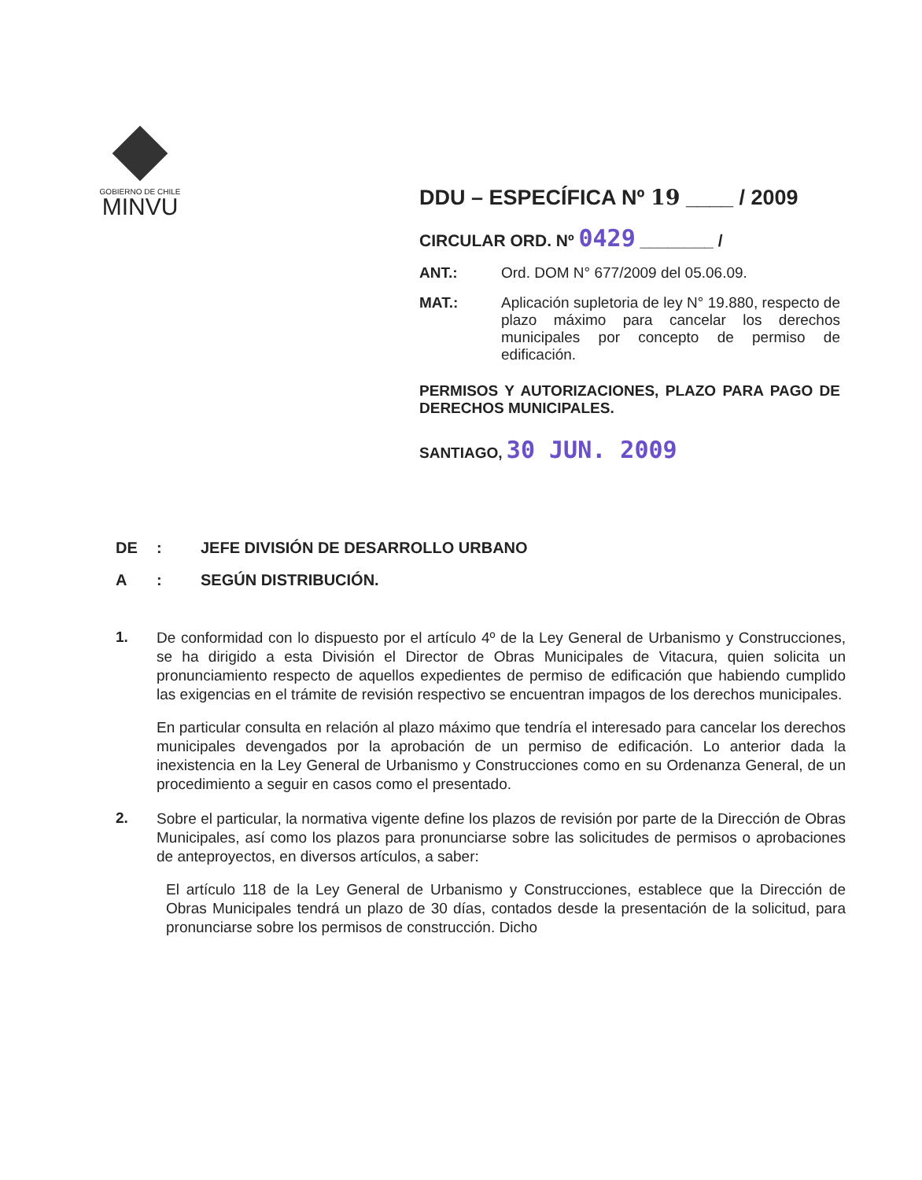GOBIERNO DE CHILE
MINVU
DDU – ESPECÍFICA Nº 19 ____ / 2009
CIRCULAR ORD. Nº 0429 ________ /
ANT.: Ord. DOM N° 677/2009 del 05.06.09.
MAT.: Aplicación supletoria de ley N° 19.880, respecto de plazo máximo para cancelar los derechos municipales por concepto de permiso de edificación.
PERMISOS Y AUTORIZACIONES, PLAZO PARA PAGO DE DERECHOS MUNICIPALES.
SANTIAGO, 30 JUN. 2009
DE: JEFE DIVISIÓN DE DESARROLLO URBANO
A: SEGÚN DISTRIBUCIÓN.
1.
De conformidad con lo dispuesto por el artículo 4º de la Ley General de Urbanismo y Construcciones, se ha dirigido a esta División el Director de Obras Municipales de Vitacura, quien solicita un pronunciamiento respecto de aquellos expedientes de permiso de edificación que habiendo cumplido las exigencias en el trámite de revisión respectivo se encuentran impagos de los derechos municipales.
En particular consulta en relación al plazo máximo que tendría el interesado para cancelar los derechos municipales devengados por la aprobación de un permiso de edificación. Lo anterior dada la inexistencia en la Ley General de Urbanismo y Construcciones como en su Ordenanza General, de un procedimiento a seguir en casos como el presentado.
2.
Sobre el particular, la normativa vigente define los plazos de revisión por parte de la Dirección de Obras Municipales, así como los plazos para pronunciarse sobre las solicitudes de permisos o aprobaciones de anteproyectos, en diversos artículos, a saber:
El artículo 118 de la Ley General de Urbanismo y Construcciones, establece que la Dirección de Obras Municipales tendrá un plazo de 30 días, contados desde la presentación de la solicitud, para pronunciarse sobre los permisos de construcción. Dicho